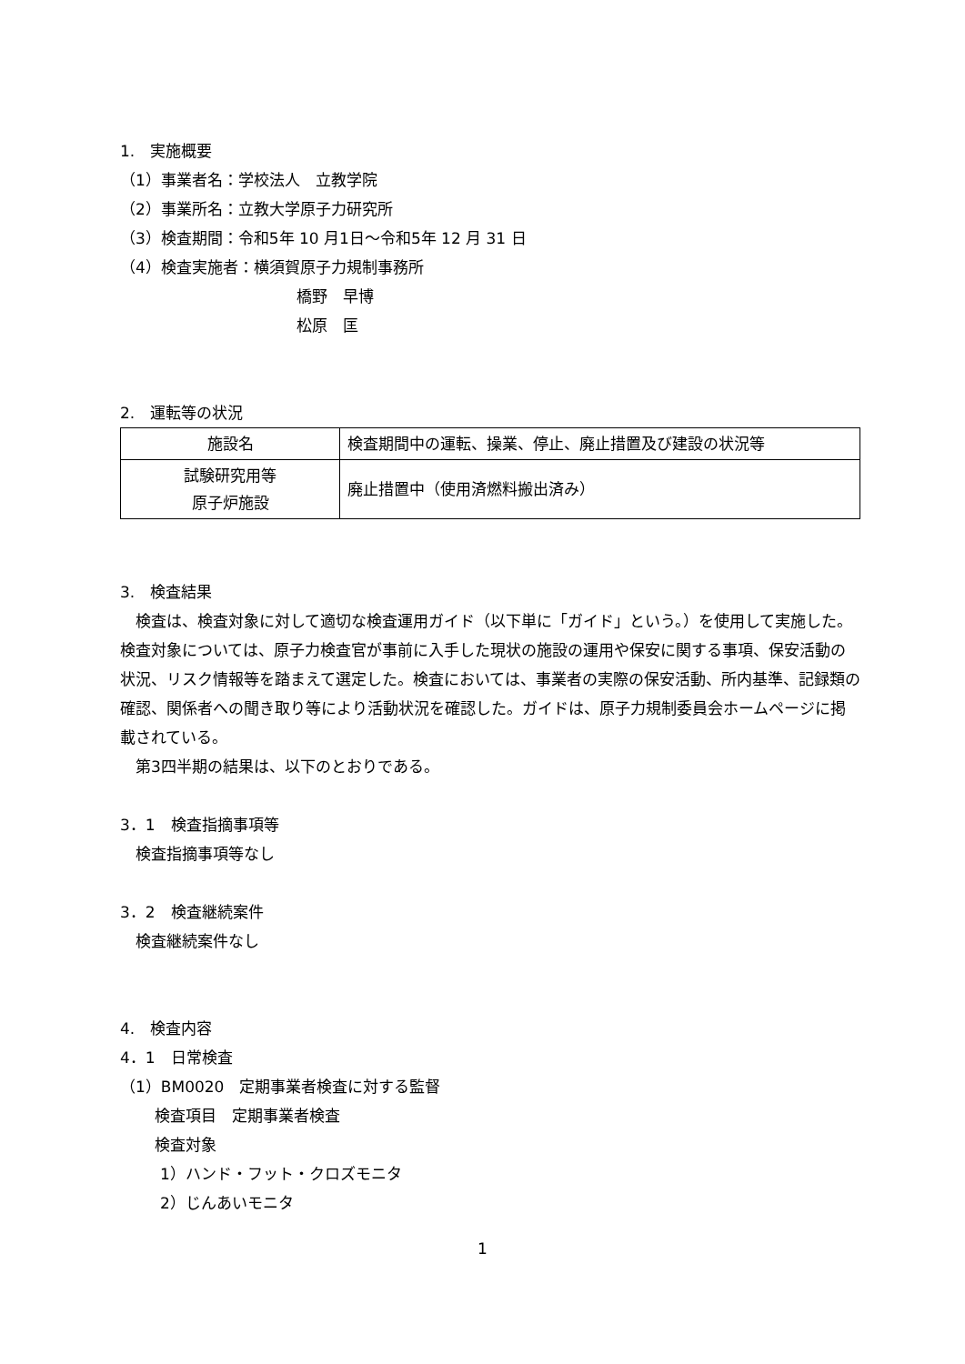1.　実施概要
（1）事業者名：学校法人　立教学院
（2）事業所名：立教大学原子力研究所
（3）検査期間：令和5年 10 月1日～令和5年 12 月 31 日
（4）検査実施者：横須賀原子力規制事務所
橋野　早博
松原　匡
2.　運転等の状況
| 施設名 | 検査期間中の運転、操業、停止、廃止措置及び建設の状況等 |
| 試験研究用等 原子炉施設 | 廃止措置中（使用済燃料搬出済み） |
3.　検査結果
　検査は、検査対象に対して適切な検査運用ガイド（以下単に「ガイド」という。）を使用して実施した。検査対象については、原子力検査官が事前に入手した現状の施設の運用や保安に関する事項、保安活動の状況、リスク情報等を踏まえて選定した。検査においては、事業者の実際の保安活動、所内基準、記録類の確認、関係者への聞き取り等により活動状況を確認した。ガイドは、原子力規制委員会ホームページに掲載されている。
　第3四半期の結果は、以下のとおりである。
3．1　検査指摘事項等
　検査指摘事項等なし
3．2　検査継続案件
　検査継続案件なし
4.　検査内容
4．1　日常検査
（1）BM0020　定期事業者検査に対する監督
検査項目　定期事業者検査
検査対象
1）ハンド・フット・クロズモニタ
2）じんあいモニタ
1